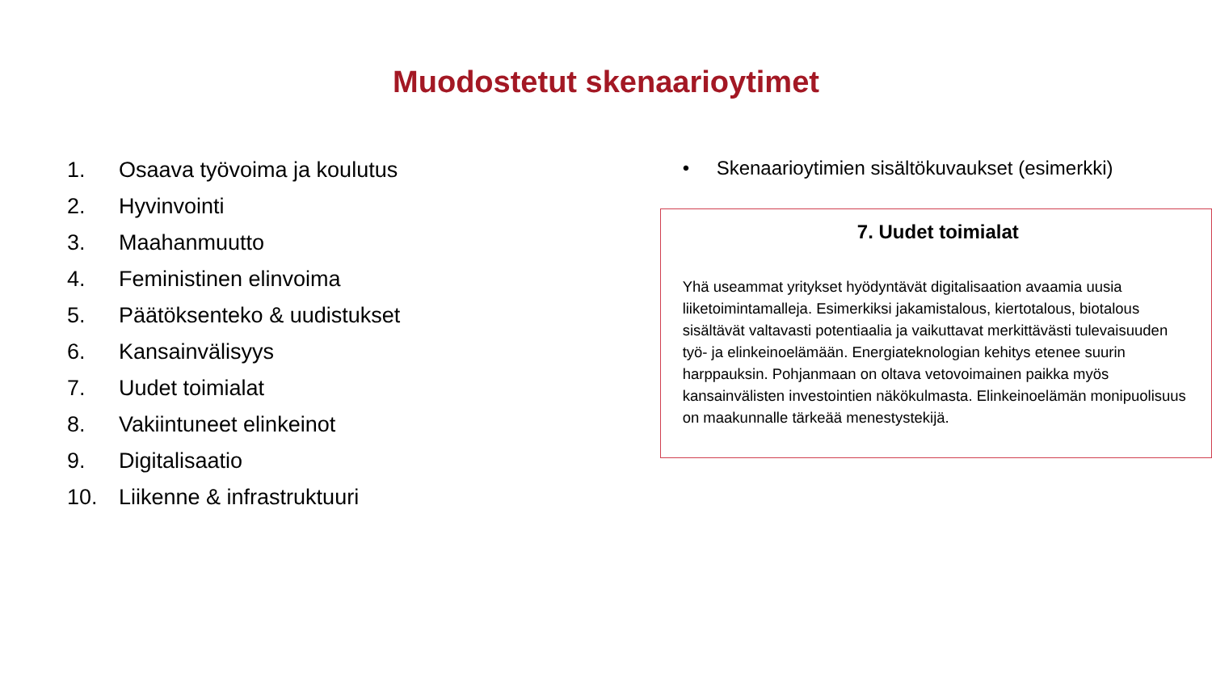Muodostetut skenaarioytimet
1. Osaava työvoima ja koulutus
2. Hyvinvointi
3. Maahanmuutto
4. Feministinen elinvoima
5. Päätöksenteko & uudistukset
6. Kansainvälisyys
7. Uudet toimialat
8. Vakiintuneet elinkeinot
9. Digitalisaatio
10. Liikenne & infrastruktuuri
• Skenaarioytimien sisältökuvaukset (esimerkki)
7. Uudet toimialat
Yhä useammat yritykset hyödyntävät digitalisaation avaamia uusia liiketoimintamalleja. Esimerkiksi jakamistalous, kiertotalous, biotalous sisältävät valtavasti potentiaalia ja vaikuttavat merkittävästi tulevaisuuden työ- ja elinkeinoelämään. Energiateknologian kehitys etenee suurin harppauksin. Pohjanmaan on oltava vetovoimainen paikka myös kansainvälisten investointien näkökulmasta. Elinkeinoelämän monipuolisuus on maakunnalle tärkeää menestystekijä.